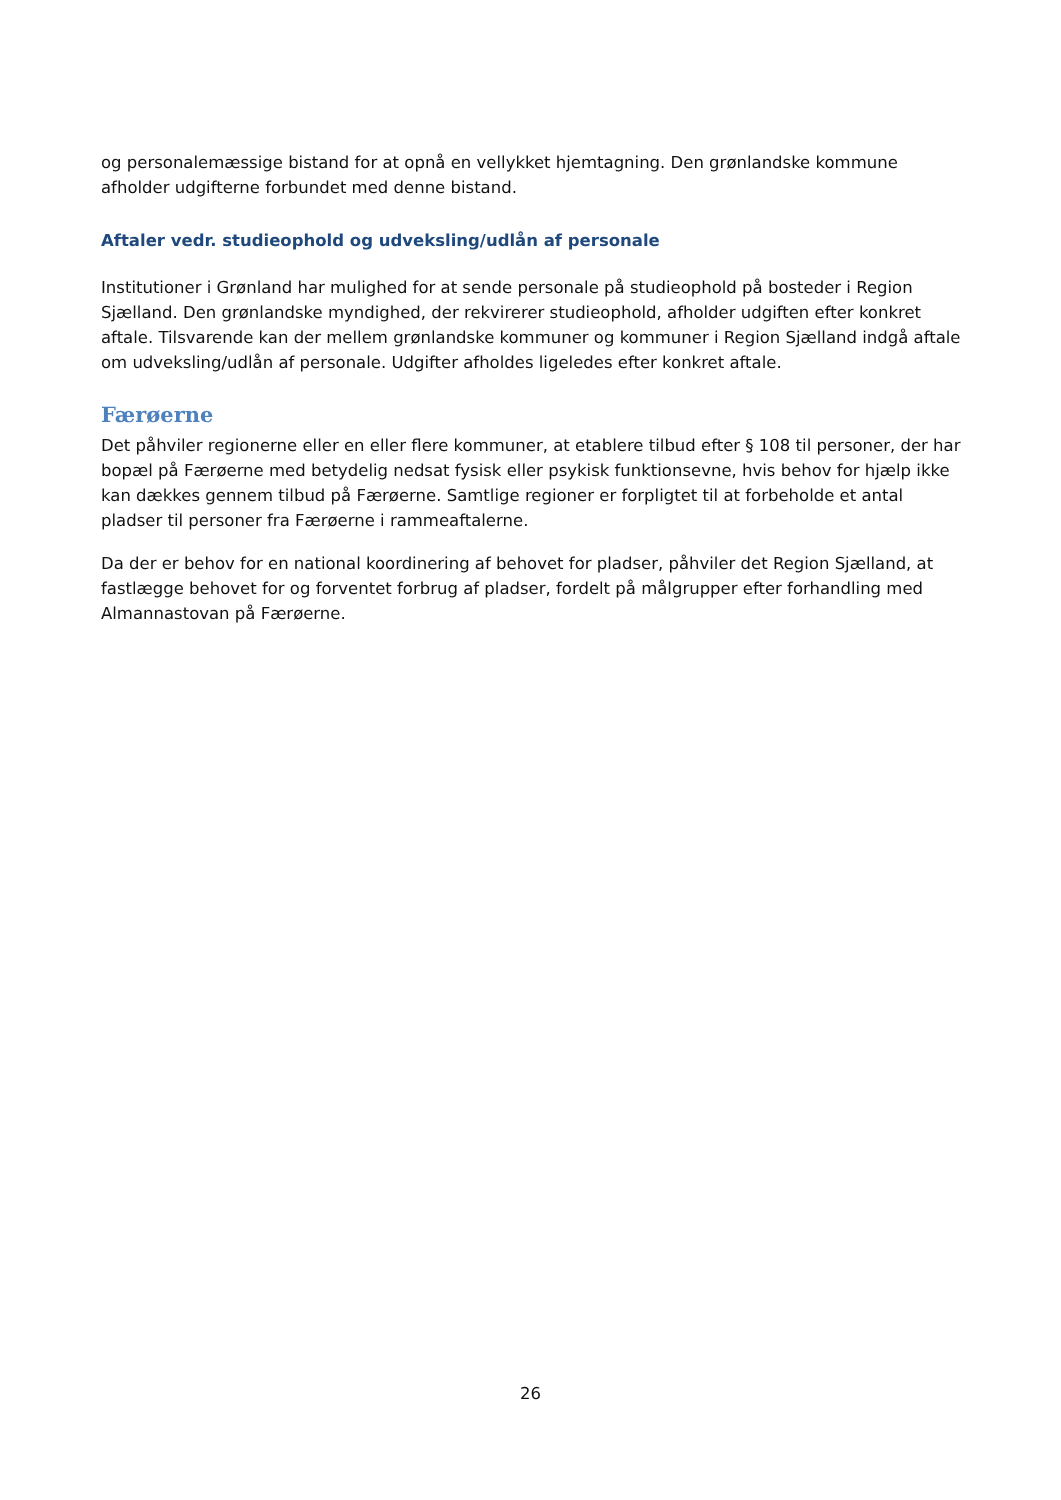og personalemæssige bistand for at opnå en vellykket hjemtagning. Den grønlandske kommune afholder udgifterne forbundet med denne bistand.
Aftaler vedr. studieophold og udveksling/udlån af personale
Institutioner i Grønland har mulighed for at sende personale på studieophold på bosteder i Region Sjælland. Den grønlandske myndighed, der rekvirerer studieophold, afholder udgiften efter konkret aftale. Tilsvarende kan der mellem grønlandske kommuner og kommuner i Region Sjælland indgå aftale om udveksling/udlån af personale. Udgifter afholdes ligeledes efter konkret aftale.
Færøerne
Det påhviler regionerne eller en eller flere kommuner, at etablere tilbud efter § 108 til personer, der har bopæl på Færøerne med betydelig nedsat fysisk eller psykisk funktionsevne, hvis behov for hjælp ikke kan dækkes gennem tilbud på Færøerne. Samtlige regioner er forpligtet til at forbeholde et antal pladser til personer fra Færøerne i rammeaftalerne.
Da der er behov for en national koordinering af behovet for pladser, påhviler det Region Sjælland, at fastlægge behovet for og forventet forbrug af pladser, fordelt på målgrupper efter forhandling med Almannastovan på Færøerne.
26